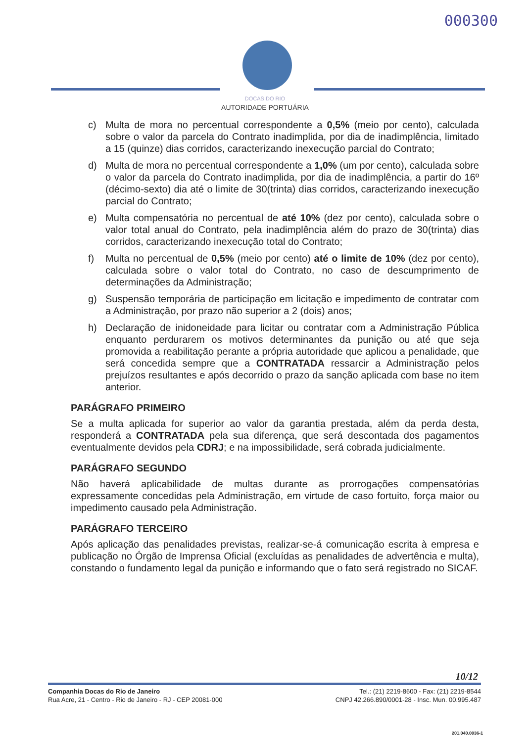000300
DOCAS DO RIO
AUTORIDADE PORTUÁRIA
c) Multa de mora no percentual correspondente a 0,5% (meio por cento), calculada sobre o valor da parcela do Contrato inadimplida, por dia de inadimplência, limitado a 15 (quinze) dias corridos, caracterizando inexecução parcial do Contrato;
d) Multa de mora no percentual correspondente a 1,0% (um por cento), calculada sobre o valor da parcela do Contrato inadimplida, por dia de inadimplência, a partir do 16º (décimo-sexto) dia até o limite de 30(trinta) dias corridos, caracterizando inexecução parcial do Contrato;
e) Multa compensatória no percentual de até 10% (dez por cento), calculada sobre o valor total anual do Contrato, pela inadimplência além do prazo de 30(trinta) dias corridos, caracterizando inexecução total do Contrato;
f) Multa no percentual de 0,5% (meio por cento) até o limite de 10% (dez por cento), calculada sobre o valor total do Contrato, no caso de descumprimento de determinações da Administração;
g) Suspensão temporária de participação em licitação e impedimento de contratar com a Administração, por prazo não superior a 2 (dois) anos;
h) Declaração de inidoneidade para licitar ou contratar com a Administração Pública enquanto perdurarem os motivos determinantes da punição ou até que seja promovida a reabilitação perante a própria autoridade que aplicou a penalidade, que será concedida sempre que a CONTRATADA ressarcir a Administração pelos prejuízos resultantes e após decorrido o prazo da sanção aplicada com base no item anterior.
PARÁGRAFO PRIMEIRO
Se a multa aplicada for superior ao valor da garantia prestada, além da perda desta, responderá a CONTRATADA pela sua diferença, que será descontada dos pagamentos eventualmente devidos pela CDRJ; e na impossibilidade, será cobrada judicialmente.
PARÁGRAFO SEGUNDO
Não haverá aplicabilidade de multas durante as prorrogações compensatórias expressamente concedidas pela Administração, em virtude de caso fortuito, força maior ou impedimento causado pela Administração.
PARÁGRAFO TERCEIRO
Após aplicação das penalidades previstas, realizar-se-á comunicação escrita à empresa e publicação no Órgão de Imprensa Oficial (excluídas as penalidades de advertência e multa), constando o fundamento legal da punição e informando que o fato será registrado no SICAF.
10/12
Companhia Docas do Rio de Janeiro
Rua Acre, 21 - Centro - Rio de Janeiro - RJ - CEP 20081-000
Tel.: (21) 2219-8600 - Fax: (21) 2219-8544
CNPJ 42.266.890/0001-28 - Insc. Mun. 00.995.487
201.040.0036-1